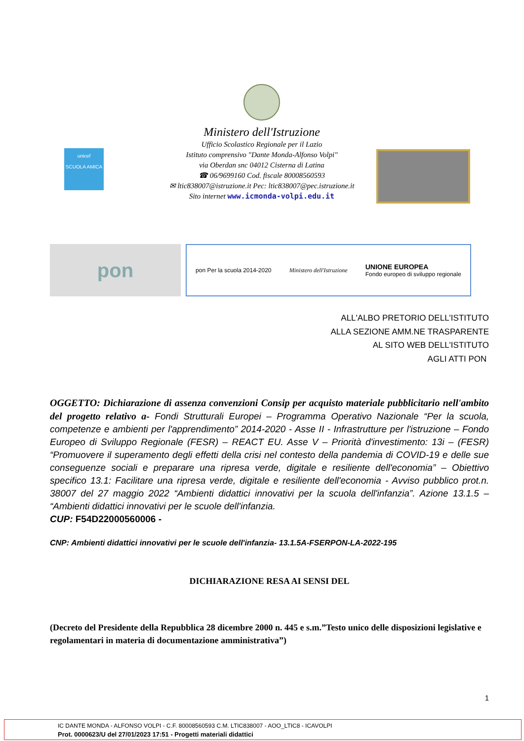Ministero dell'Istruzione
Ufficio Scolastico Regionale per il Lazio
Istituto comprensivo "Dante Monda-Alfonso Volpi"
via Oberdan snc 04012 Cisterna di Latina
☎ 06/9699160 Cod. fiscale 80008560593
✉ ltic838007@istruzione.it Pec: ltic838007@pec.istruzione.it
Sito internet www.icmonda-volpi.edu.it
unicef
SCUOLA AMICA
pon
pon Per la scuola 2014-2020 Ministero dell'Istruzione UNIONE EUROPEA
Fondo europeo di sviluppo regionale
ALL'ALBO PRETORIO DELL'ISTITUTO
ALLA SEZIONE AMM.NE TRASPARENTE
AL SITO WEB DELL'ISTITUTO
AGLI ATTI PON
OGGETTO: Dichiarazione di assenza convenzioni Consip per acquisto materiale pubblicitario nell'ambito del progetto relativo a- Fondi Strutturali Europei – Programma Operativo Nazionale “Per la scuola, competenze e ambienti per l'apprendimento” 2014-2020 - Asse II - Infrastrutture per l'istruzione – Fondo Europeo di Sviluppo Regionale (FESR) – REACT EU. Asse V – Priorità d'investimento: 13i – (FESR) “Promuovere il superamento degli effetti della crisi nel contesto della pandemia di COVID-19 e delle sue conseguenze sociali e preparare una ripresa verde, digitale e resiliente dell'economia” – Obiettivo specifico 13.1: Facilitare una ripresa verde, digitale e resiliente dell'economia - Avviso pubblico prot.n. 38007 del 27 maggio 2022 “Ambienti didattici innovativi per la scuola dell'infanzia”. Azione 13.1.5 – “Ambienti didattici innovativi per le scuole dell'infanzia.
CUP: F54D22000560006 -
CNP: Ambienti didattici innovativi per le scuole dell'infanzia- 13.1.5A-FSERPON-LA-2022-195
DICHIARAZIONE RESA AI SENSI DEL
(Decreto del Presidente della Repubblica 28 dicembre 2000 n. 445 e s.m.”Testo unico delle disposizioni legislative e regolamentari in materia di documentazione amministrativa”)
1
IC DANTE MONDA - ALFONSO VOLPI - C.F. 80008560593 C.M. LTIC838007 - AOO_LTIC8 - ICAVOLPI
Prot. 0000623/U del 27/01/2023 17:51 - Progetti materiali didattici